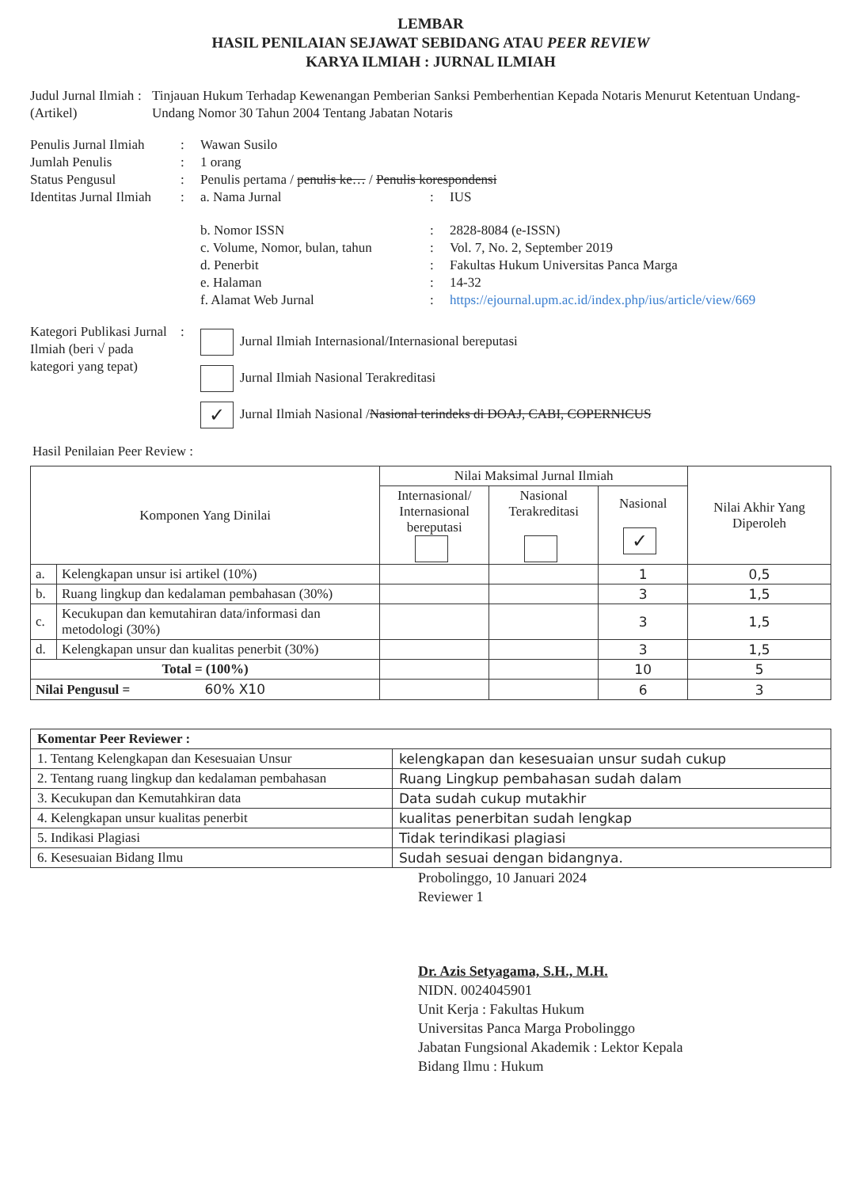LEMBAR
HASIL PENILAIAN SEJAWAT SEBIDANG ATAU PEER REVIEW
KARYA ILMIAH : JURNAL ILMIAH
Judul Jurnal Ilmiah (Artikel)
: Tinjauan Hukum Terhadap Kewenangan Pemberian Sanksi Pemberhentian Kepada Notaris Menurut Ketentuan Undang-Undang Nomor 30 Tahun 2004 Tentang Jabatan Notaris
Penulis Jurnal Ilmiah
: Wawan Susilo
Jumlah Penulis : 1 orang
Status Pengusul : Penulis pertama / penulis ke… / Penulis korespondensi
Identitas Jurnal Ilmiah
: a. Nama Jurnal : IUS
b. Nomor ISSN : 2828-8084 (e-ISSN)
c. Volume, Nomor, bulan, tahun
: Vol. 7, No. 2, September 2019
d. Penerbit : Fakultas Hukum Universitas Panca Marga
e. Halaman : 14-32
f. Alamat Web Jurnal : https://ejournal.upm.ac.id/index.php/ius/article/view/669
Kategori Publikasi Jurnal Ilmiah (beri √ pada kategori yang tepat)
:
Jurnal Ilmiah Internasional/Internasional bereputasi
Jurnal Ilmiah Nasional Terakreditasi
✓ Jurnal Ilmiah Nasional /Nasional terindeks di DOAJ, CABI, COPERNICUS
Hasil Penilaian Peer Review :
| Komponen Yang Dinilai | | Nilai Maksimal Jurnal Ilmiah | | | Nilai Akhir Yang Diperoleh |
| --- | --- | --- | --- | --- | --- |
| | | Internasional/ Internasional bereputasi | Nasional Terakreditasi | Nasional ✓ | |
| a. | Kelengkapan unsur isi artikel (10%) | | | 1 | 0,5 |
| b. | Ruang lingkup dan kedalaman pembahasan (30%) | | | 3 | 1,5 |
| c. | Kecukupan dan kemutahiran data/informasi dan metodologi (30%) | | | 3 | 1,5 |
| d. | Kelengkapan unsur dan kualitas penerbit (30%) | | | 3 | 1,5 |
| Total = (100%) | | | | 10 | 5 |
| Nilai Pengusul = 60% X10 | | | | 6 | 3 |
| Komentar Peer Reviewer : | |
| 1. Tentang Kelengkapan dan Kesesuaian Unsur | kelengkapan dan kesesuaian unsur sudah cukup |
| 2. Tentang ruang lingkup dan kedalaman pembahasan | Ruang Lingkup pembahasan sudah dalam |
| 3. Kecukupan dan Kemutahkiran data | Data sudah cukup mutakhir |
| 4. Kelengkapan unsur kualitas penerbit | kualitas penerbitan sudah lengkap |
| 5. Indikasi Plagiasi | Tidak terindikasi plagiasi |
| 6. Kesesuaian Bidang Ilmu | Sudah sesuai dengan bidangnya. |
Probolinggo, 10 Januari 2024
Reviewer 1
Dr. Azis Setyagama, S.H., M.H.
NIDN. 0024045901
Unit Kerja : Fakultas Hukum
Universitas Panca Marga Probolinggo
Jabatan Fungsional Akademik : Lektor Kepala
Bidang Ilmu : Hukum